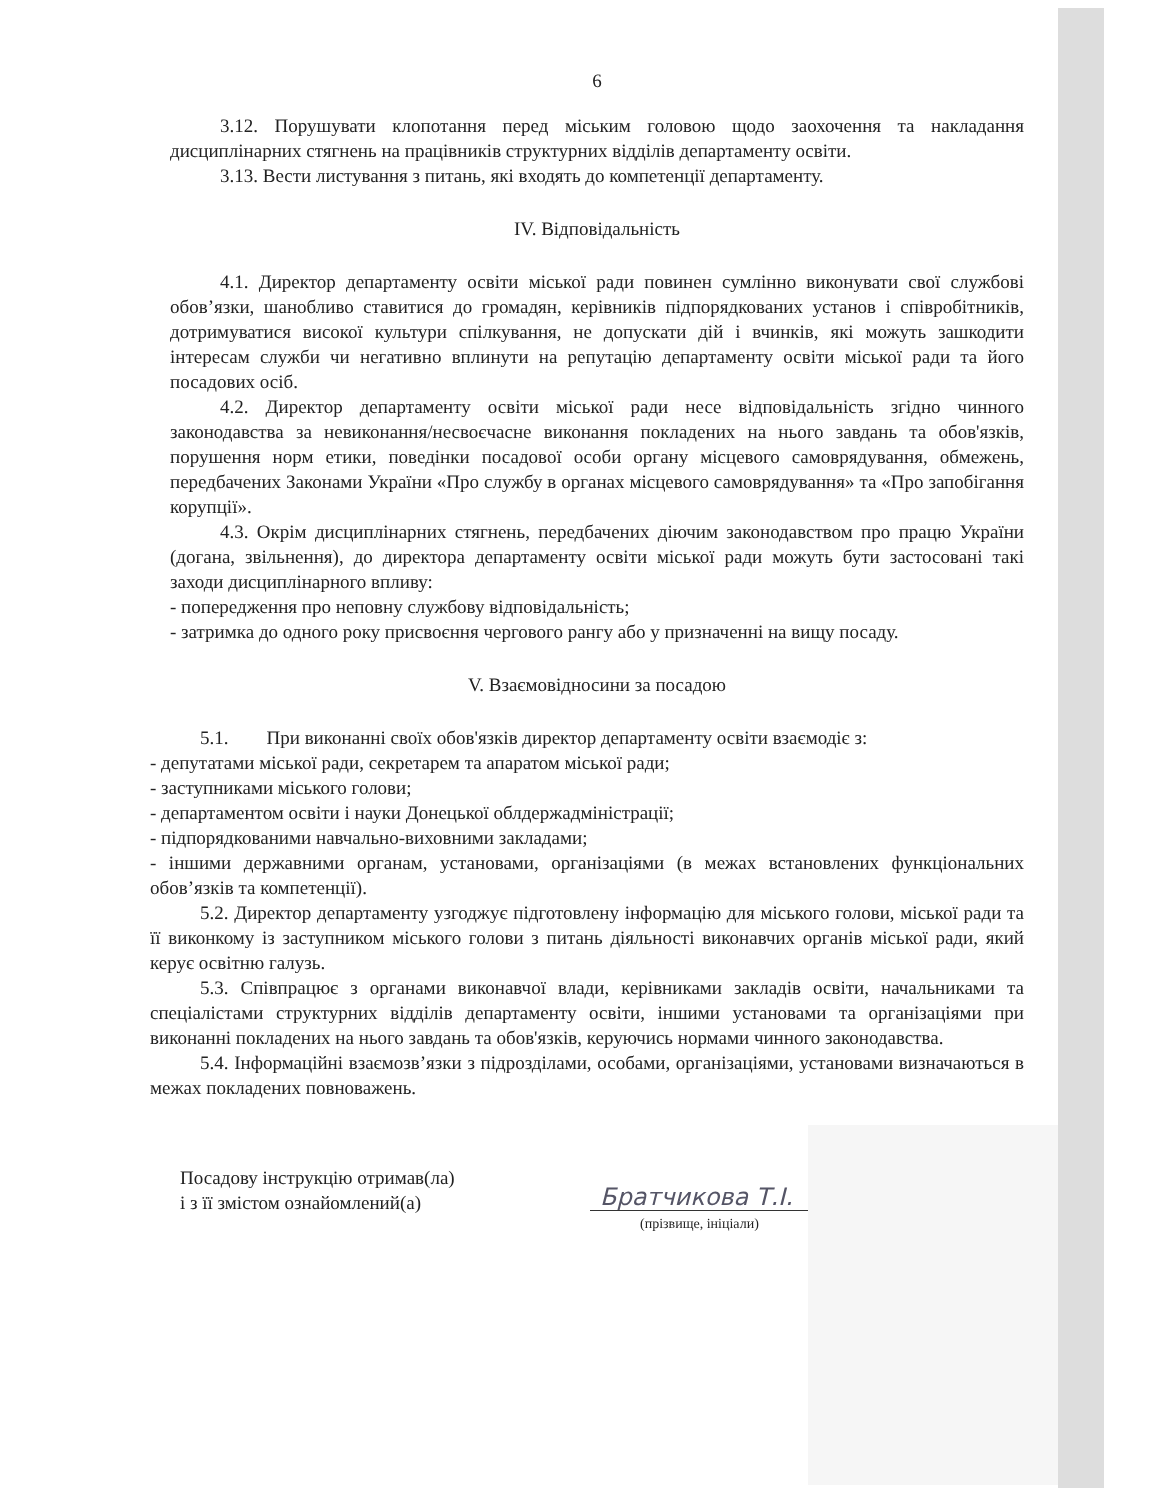6
3.12. Порушувати клопотання перед міським головою щодо заохочення та накладання дисциплінарних стягнень на працівників структурних відділів департаменту освіти.
3.13. Вести листування з питань, які входять до компетенції департаменту.
IV. Відповідальність
4.1. Директор департаменту освіти міської ради повинен сумлінно виконувати свої службові обов’язки, шанобливо ставитися до громадян, керівників підпорядкованих установ і співробітників, дотримуватися високої культури спілкування, не допускати дій і вчинків, які можуть зашкодити інтересам служби чи негативно вплинути на репутацію департаменту освіти міської ради та його посадових осіб.
4.2. Директор департаменту освіти міської ради несе відповідальність згідно чинного законодавства за невиконання/несвоєчасне виконання покладених на нього завдань та обов'язків, порушення норм етики, поведінки посадової особи органу місцевого самоврядування, обмежень, передбачених Законами України «Про службу в органах місцевого самоврядування» та «Про запобігання корупції».
4.3. Окрім дисциплінарних стягнень, передбачених діючим законодавством про працю України (догана, звільнення), до директора департаменту освіти міської ради можуть бути застосовані такі заходи дисциплінарного впливу:
- попередження про неповну службову відповідальність;
- затримка до одного року присвоєння чергового рангу або у призначенні на вищу посаду.
V. Взаємовідносини за посадою
5.1. При виконанні своїх обов'язків директор департаменту освіти взаємодіє з:
- депутатами міської ради, секретарем та апаратом міської ради;
- заступниками міського голови;
- департаментом освіти і науки Донецької облдержадміністрації;
- підпорядкованими навчально-виховними закладами;
- іншими державними органам, установами, організаціями (в межах встановлених функціональних обов’язків та компетенції).
5.2. Директор департаменту узгоджує підготовлену інформацію для міського голови, міської ради та її виконкому із заступником міського голови з питань діяльності виконавчих органів міської ради, який керує освітню галузь.
5.3. Співпрацює з органами виконавчої влади, керівниками закладів освіти, начальниками та спеціалістами структурних відділів департаменту освіти, іншими установами та організаціями при виконанні покладених на нього завдань та обов'язків, керуючись нормами чинного законодавства.
5.4. Інформаційні взаємозв’язки з підрозділами, особами, організаціями, установами визначаються в межах покладених повноважень.
Посадову інструкцію отримав(ла)
і з її змістом ознайомлений(а)
Братчикова Т.І.
(прізвище, ініціали)